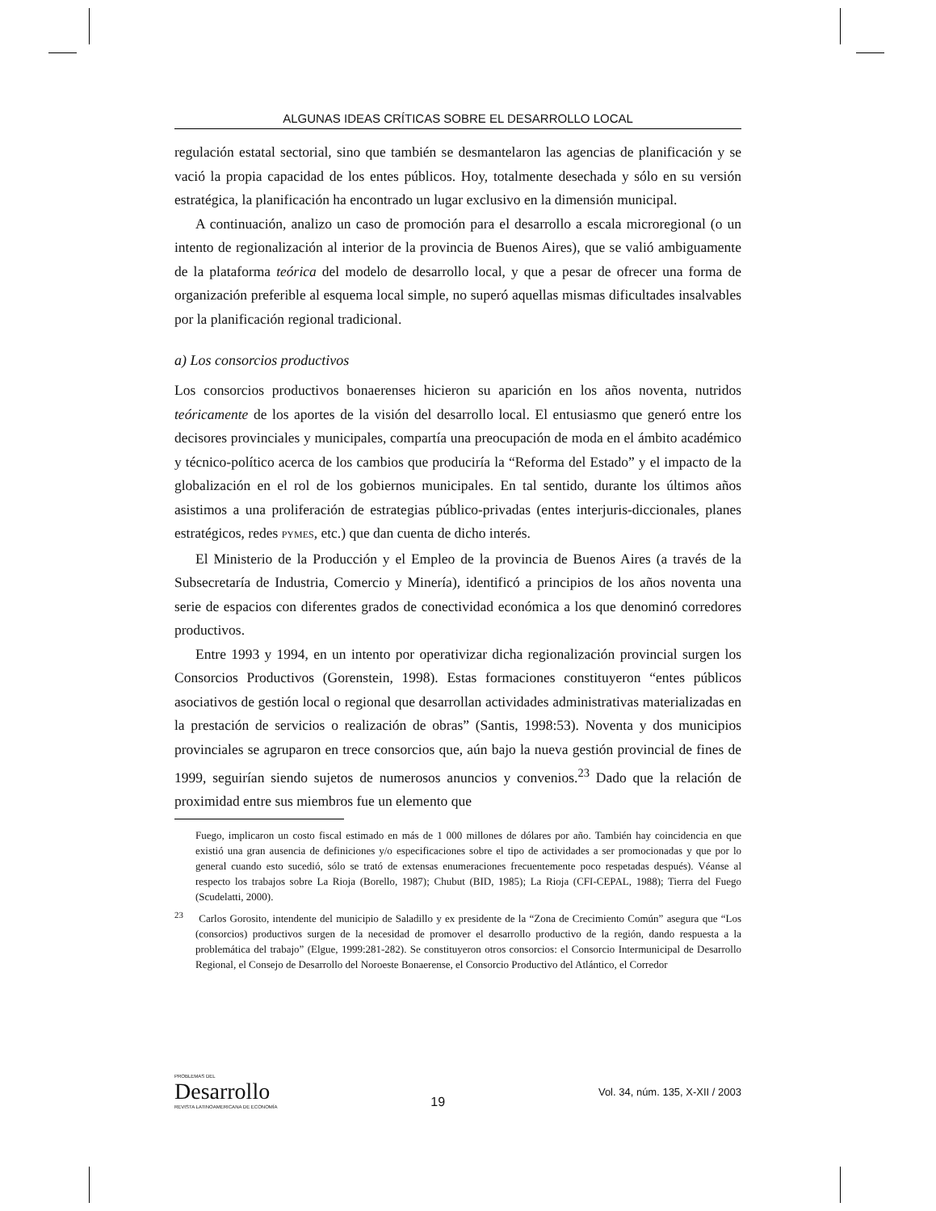ALGUNAS IDEAS CRÍTICAS SOBRE EL DESARROLLO LOCAL
regulación estatal sectorial, sino que también se desmantelaron las agencias de planificación y se vació la propia capacidad de los entes públicos. Hoy, totalmente desechada y sólo en su versión estratégica, la planificación ha encontrado un lugar exclusivo en la dimensión municipal.
A continuación, analizo un caso de promoción para el desarrollo a escala microregional (o un intento de regionalización al interior de la provincia de Buenos Aires), que se valió ambiguamente de la plataforma teórica del modelo de desarrollo local, y que a pesar de ofrecer una forma de organización preferible al esquema local simple, no superó aquellas mismas dificultades insalvables por la planificación regional tradicional.
a) Los consorcios productivos
Los consorcios productivos bonaerenses hicieron su aparición en los años noventa, nutridos teóricamente de los aportes de la visión del desarrollo local. El entusiasmo que generó entre los decisores provinciales y municipales, compartía una preocupación de moda en el ámbito académico y técnico-político acerca de los cambios que produciría la “Reforma del Estado” y el impacto de la globalización en el rol de los gobiernos municipales. En tal sentido, durante los últimos años asistimos a una proliferación de estrategias público-privadas (entes interjuris-diccionales, planes estratégicos, redes PYMES, etc.) que dan cuenta de dicho interés.
El Ministerio de la Producción y el Empleo de la provincia de Buenos Aires (a través de la Subsecretaría de Industria, Comercio y Minería), identificó a principios de los años noventa una serie de espacios con diferentes grados de conectividad económica a los que denominó corredores productivos.
Entre 1993 y 1994, en un intento por operativizar dicha regionalización provincial surgen los Consorcios Productivos (Gorenstein, 1998). Estas formaciones constituyeron “entes públicos asociativos de gestión local o regional que desarrollan actividades administrativas materializadas en la prestación de servicios o realización de obras” (Santis, 1998:53). Noventa y dos municipios provinciales se agruparon en trece consorcios que, aún bajo la nueva gestión provincial de fines de 1999, seguirían siendo sujetos de numerosos anuncios y convenios.<sup>23</sup> Dado que la relación de proximidad entre sus miembros fue un elemento que
Fuego, implicaron un costo fiscal estimado en más de 1 000 millones de dólares por año. También hay coincidencia en que existió una gran ausencia de definiciones y/o especificaciones sobre el tipo de actividades a ser promocionadas y que por lo general cuando esto sucedió, sólo se trató de extensas enumeraciones frecuentemente poco respetadas después). Véanse al respecto los trabajos sobre La Rioja (Borello, 1987); Chubut (BID, 1985); La Rioja (CFI-CEPAL, 1988); Tierra del Fuego (Scudelatti, 2000).
<sup>23</sup> Carlos Gorosito, intendente del municipio de Saladillo y ex presidente de la “Zona de Crecimiento Común” asegura que “Los (consorcios) productivos surgen de la necesidad de promover el desarrollo productivo de la región, dando respuesta a la problemática del trabajo” (Elgue, 1999:281-282). Se constituyeron otros consorcios: el Consorcio Intermunicipal de Desarrollo Regional, el Consejo de Desarrollo del Noroeste Bonaerense, el Consorcio Productivo del Atlántico, el Corredor
PROBLEMAS DEL
Desarrollo
REVISTA LATINOAMERICANA DE ECONOMÍA
19
Vol. 34, núm. 135, X-XII / 2003